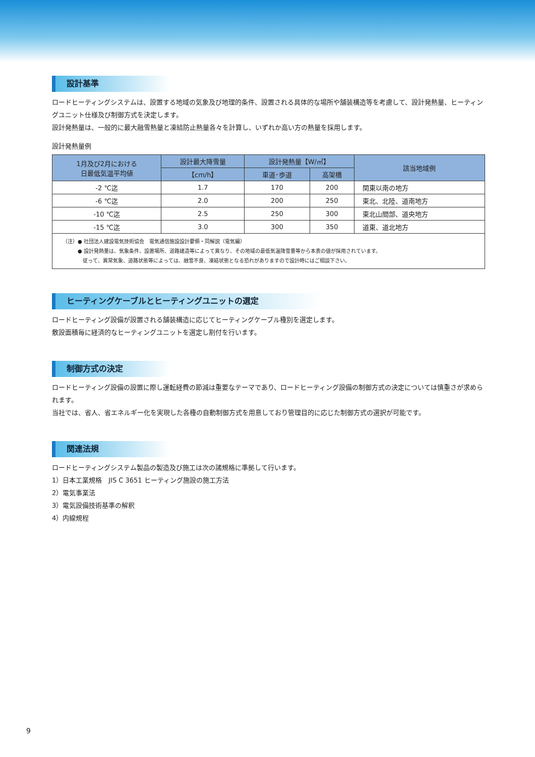設計基準
ロードヒーティングシステムは、設置する地域の気象及び地理的条件、設置される具体的な場所や舗装構造等を考慮して、設計発熱量、ヒーティングユニット仕様及び制御方式を決定します。
設計発熱量は、一般的に最大融雪熱量と凍結防止熱量各々を計算し、いずれか高い方の熱量を採用します。
設計発熱量例
| 1月及び2月における 日最低気温平均値 | 設計最大降雪量 | 設計発熱量【W/㎡】 | | 該当地域例 |
| --- | --- | --- | --- | --- |
| | 【cm/h】 | 車道･歩道 | 高架橋 | |
| -2 ℃迄 | 1.7 | 170 | 200 | 関東以南の地方 |
| -6 ℃迄 | 2.0 | 200 | 250 | 東北、北陸、道南地方 |
| -10 ℃迄 | 2.5 | 250 | 300 | 東北山間部、道央地方 |
| -15 ℃迄 | 3.0 | 300 | 350 | 道東、道北地方 |
| （注）● 社団法人建設電気技術協会 電気通信施設設計要領・同解説（電気編） ● 設計発熱量は、気象条件、設置場所、道路建造等によって異なり、その地域の最低気温降雪量等から本表の値が採用されています。 従って、異常気象、道路状態等によっては、融雪不良、凍結状態となる恐れがありますので設計時にはご相談下さい。 | | | | |
ヒーティングケーブルとヒーティングユニットの選定
ロードヒーティング設備が設置される舗装構造に応じてヒーティングケーブル種別を選定します。
敷設面積毎に経済的なヒーティングユニットを選定し割付を行います。
制御方式の決定
ロードヒーティング設備の設置に際し運転経費の節減は重要なテーマであり、ロードヒーティング設備の制御方式の決定については慎重さが求められます。
当社では、省人、省エネルギー化を実現した各種の自動制御方式を用意しており管理目的に応じた制御方式の選択が可能です。
関連法規
ロードヒーティングシステム製品の製造及び施工は次の諸規格に準拠して行います。
1）日本工業規格　JIS C 3651 ヒーティング施設の施工方法
2）電気事業法
3）電気設備技術基準の解釈
4）内線規程
9